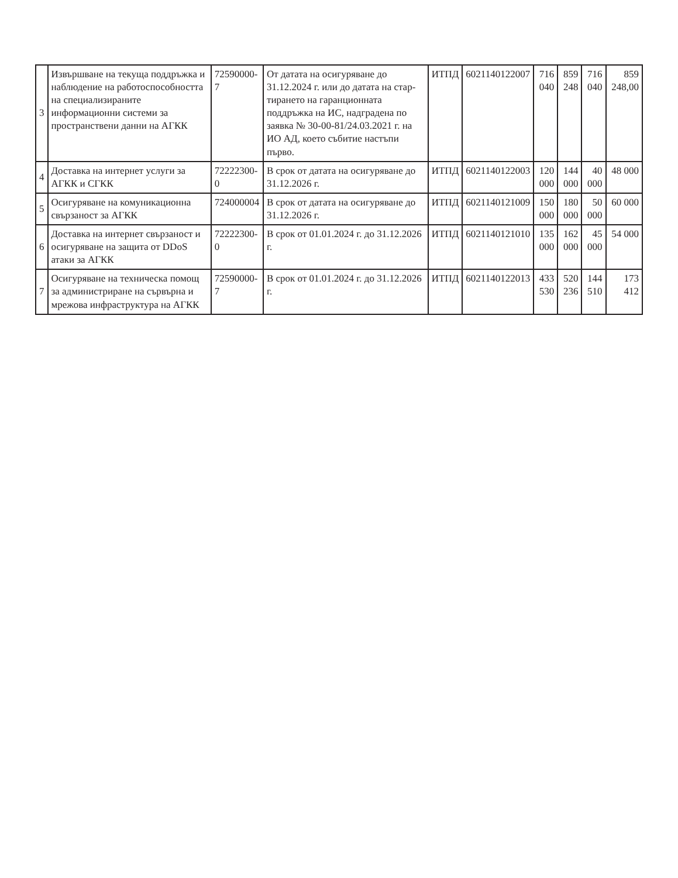| 3 | Извършване на текуща поддръжка и наблюдение на работоспособността на специализираните информационни системи за пространствени данни на АГКК | 72590000-7 | От датата на осигуряване до 31.12.2024 г. или до датата на стар-тирането на гаранционната поддръжка на ИС, надградена по заявка № 30-00-81/24.03.2021 г. на ИО АД, което събитие настъпи първо. | ИТПД | 6021140122007 | 716 040 | 859 248 | 716 040 | 859 248,00 |
| 4 | Доставка на интернет услуги за АГКК и СГКК | 72222300-0 | В срок от датата на осигуряване до 31.12.2026 г. | ИТПД | 6021140122003 | 120 000 | 144 000 | 40 000 | 48 000 |
| 5 | Осигуряване на комуникационна свързаност за АГКК | 724000004 | В срок от датата на осигуряване до 31.12.2026 г. | ИТПД | 6021140121009 | 150 000 | 180 000 | 50 000 | 60 000 |
| 6 | Доставка на интернет свързаност и осигуряване на защита от DDoS атаки за АГКК | 72222300-0 | В срок от 01.01.2024 г. до 31.12.2026 г. | ИТПД | 6021140121010 | 135 000 | 162 000 | 45 000 | 54 000 |
| 7 | Осигуряване на техническа помощ за администриране на сървърна и мрежова инфраструктура на АГКК | 72590000-7 | В срок от 01.01.2024 г. до 31.12.2026 г. | ИТПД | 6021140122013 | 433 530 | 520 236 | 144 510 | 173 412 |